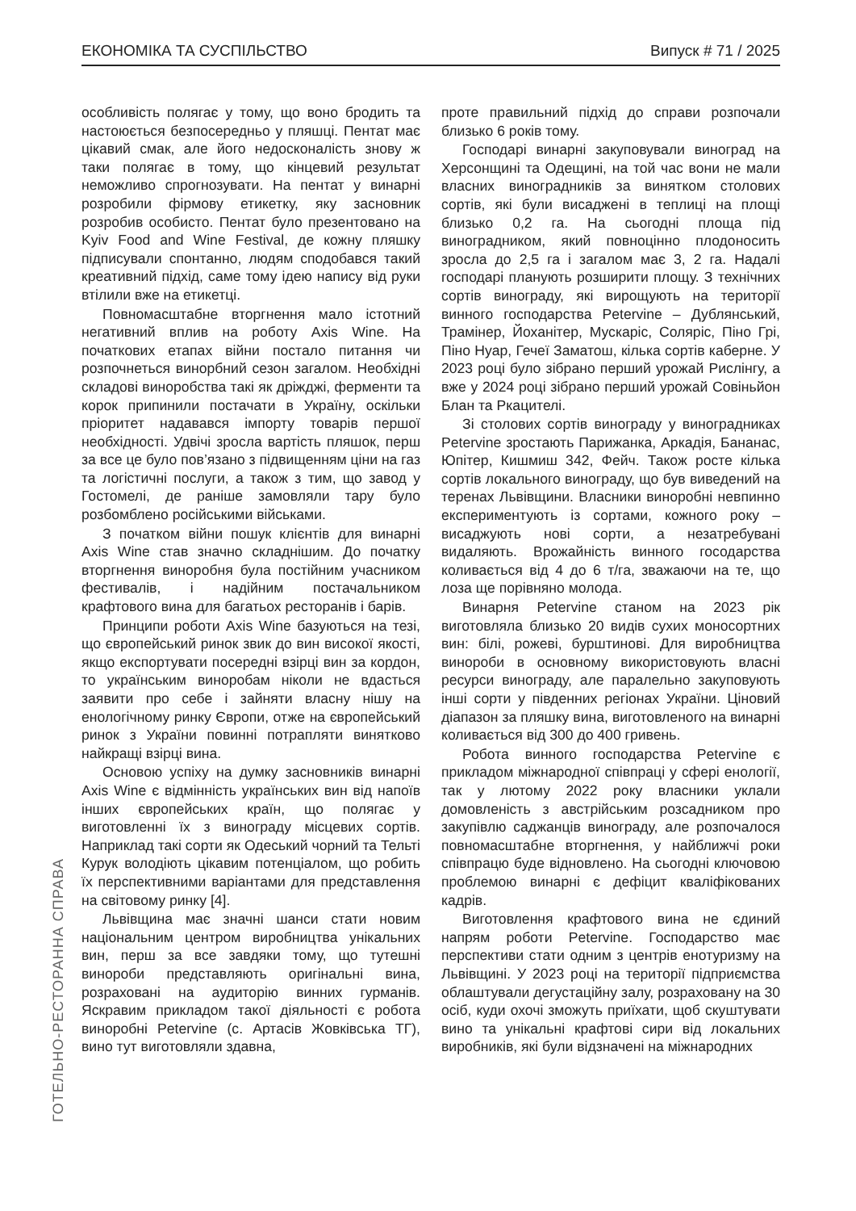ЕКОНОМІКА ТА СУСПІЛЬСТВО Випуск # 71 / 2025
особливість полягає у тому, що воно бродить та настоюється безпосередньо у пляшці. Пентат має цікавий смак, але його недосконалість знову ж таки полягає в тому, що кінцевий результат неможливо спрогнозувати. На пентат у винарні розробили фірмову етикетку, яку засновник розробив особисто. Пентат було презентовано на Kyiv Food and Wine Festival, де кожну пляшку підписували спонтанно, людям сподобався такий креативний підхід, саме тому ідею напису від руки втілили вже на етикетці.
Повномасштабне вторгнення мало істотний негативний вплив на роботу Axis Wine. На початкових етапах війни постало питання чи розпочнеться винорбний сезон загалом. Необхідні складові виноробства такі як дріжджі, ферменти та корок припинили постачати в Україну, оскільки пріоритет надавався імпорту товарів першої необхідності. Удвічі зросла вартість пляшок, перш за все це було пов’язано з підвищенням ціни на газ та логістичні послуги, а також з тим, що завод у Гостомелі, де раніше замовляли тару було розбомблено російськими військами.
З початком війни пошук клієнтів для винарні Axis Wine став значно складнішим. До початку вторгнення виноробня була постійним учасником фестивалів, і надійним постачальником крафтового вина для багатьох ресторанів і барів.
Принципи роботи Axis Wine базуються на тезі, що європейський ринок звик до вин високої якості, якщо експортувати посередні взірці вин за кордон, то українським виноробам ніколи не вдасться заявити про себе і зайняти власну нішу на енологічному ринку Європи, отже на європейський ринок з України повинні потрапляти винятково найкращі взірці вина.
Основою успіху на думку засновників винарні Axis Wine є відмінність українських вин від напоїв інших європейських країн, що полягає у виготовленні їх з винограду місцевих сортів. Наприклад такі сорти як Одеський чорний та Тельті Курук володіють цікавим потенціалом, що робить їх перспективними варіантами для представлення на світовому ринку [4].
Львівщина має значні шанси стати новим національним центром виробництва унікальних вин, перш за все завдяки тому, що тутешні винороби представляють оригінальні вина, розраховані на аудиторію винних гурманів. Яскравим прикладом такої діяльності є робота виноробні Petervine (с. Артасів Жовківська ТГ), вино тут виготовляли здавна,
проте правильний підхід до справи розпочали близько 6 років тому.
Господарі винарні закуповували виноград на Херсонщині та Одещині, на той час вони не мали власних виноградників за винятком столових сортів, які були висаджені в теплиці на площі близько 0,2 га. На сьогодні площа під виноградником, який повноцінно плодоносить зросла до 2,5 га і загалом має 3, 2 га. Надалі господарі планують розширити площу. З технічних сортів винограду, які вирощують на території винного господарства Petervine – Дублянський, Трамінер, Йоханітер, Мускаріс, Соляріс, Піно Грі, Піно Нуар, Гечеї Заматош, кілька сортів каберне. У 2023 році було зібрано перший урожай Рислінгу, а вже у 2024 році зібрано перший урожай Совіньйон Блан та Ркацителі.
Зі столових сортів винограду у виноградниках Petervine зростають Парижанка, Аркадія, Бананас, Юпітер, Кишмиш 342, Фейч. Також росте кілька сортів локального винограду, що був виведений на теренах Львівщини. Власники виноробні невпинно експериментують із сортами, кожного року – висаджують нові сорти, а незатребувані видаляють. Врожайність винного госодарства коливається від 4 до 6 т/га, зважаючи на те, що лоза ще порівняно молода.
Винарня Petervine станом на 2023 рік виготовляла близько 20 видів сухих моносортних вин: білі, рожеві, бурштинові. Для виробництва винороби в основному використовують власні ресурси винограду, але паралельно закуповують інші сорти у південних регіонах України. Ціновий діапазон за пляшку вина, виготовленого на винарні коливається від 300 до 400 гривень.
Робота винного господарства Petervine є прикладом міжнародної співпраці у сфері енології, так у лютому 2022 року власники уклали домовленість з австрійським розсадником про закупівлю саджанців винограду, але розпочалося повномасштабне вторгнення, у найближчі роки співпрацю буде відновлено. На сьогодні ключовою проблемою винарні є дефіцит кваліфікованих кадрів.
Виготовлення крафтового вина не єдиний напрям роботи Petervine. Господарство має перспективи стати одним з центрів енотуризму на Львівщині. У 2023 році на території підприємства облаштували дегустаційну залу, розраховану на 30 осіб, куди охочі зможуть приїхати, щоб скуштувати вино та унікальні крафтові сири від локальних виробників, які були відзначені на міжнародних
ГОТЕЛЬНО-РЕСТОРАННА СПРАВА